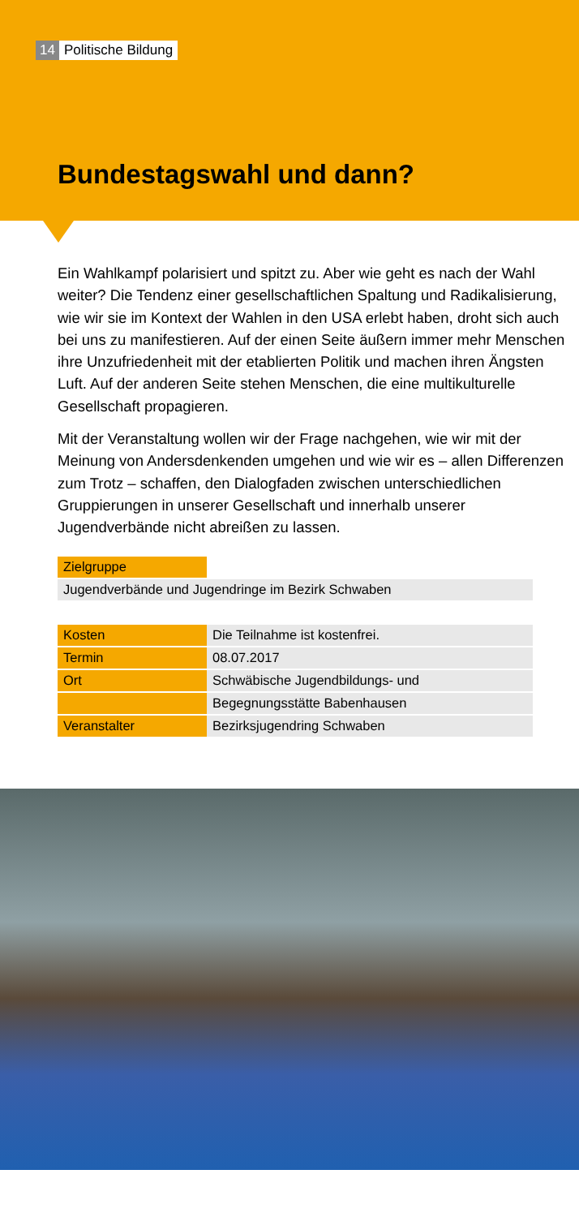14 Politische Bildung
Bundestagswahl und dann?
Ein Wahlkampf polarisiert und spitzt zu. Aber wie geht es nach der Wahl weiter? Die Tendenz einer gesellschaftlichen Spaltung und Radikalisie­rung, wie wir sie im Kontext der Wahlen in den USA erlebt haben, droht sich auch bei uns zu manifestieren. Auf der einen Seite äußern immer mehr Menschen ihre Unzufriedenheit mit der etablierten Politik und machen ihren Ängsten Luft. Auf der anderen Seite stehen Menschen, die eine multikulturelle Gesellschaft propagieren.
Mit der Veranstaltung wollen wir der Frage nachgehen, wie wir mit der Meinung von Andersdenkenden umgehen und wie wir es – allen Dif­ferenzen zum Trotz – schaffen, den Dialogfaden zwischen unterschied­lichen Gruppierungen in unserer Gesellschaft und innerhalb unserer Jugendverbände nicht abreißen zu lassen.
| Zielgruppe | |
| Jugendverbände und Jugendringe im Bezirk Schwaben | |
| Kosten | Die Teilnahme ist kostenfrei. |
| Termin | 08.07.2017 |
| Ort | Schwäbische Jugendbildungs- und |
| | Begegnungsstätte Babenhausen |
| Veranstalter | Bezirksjugendring Schwaben |